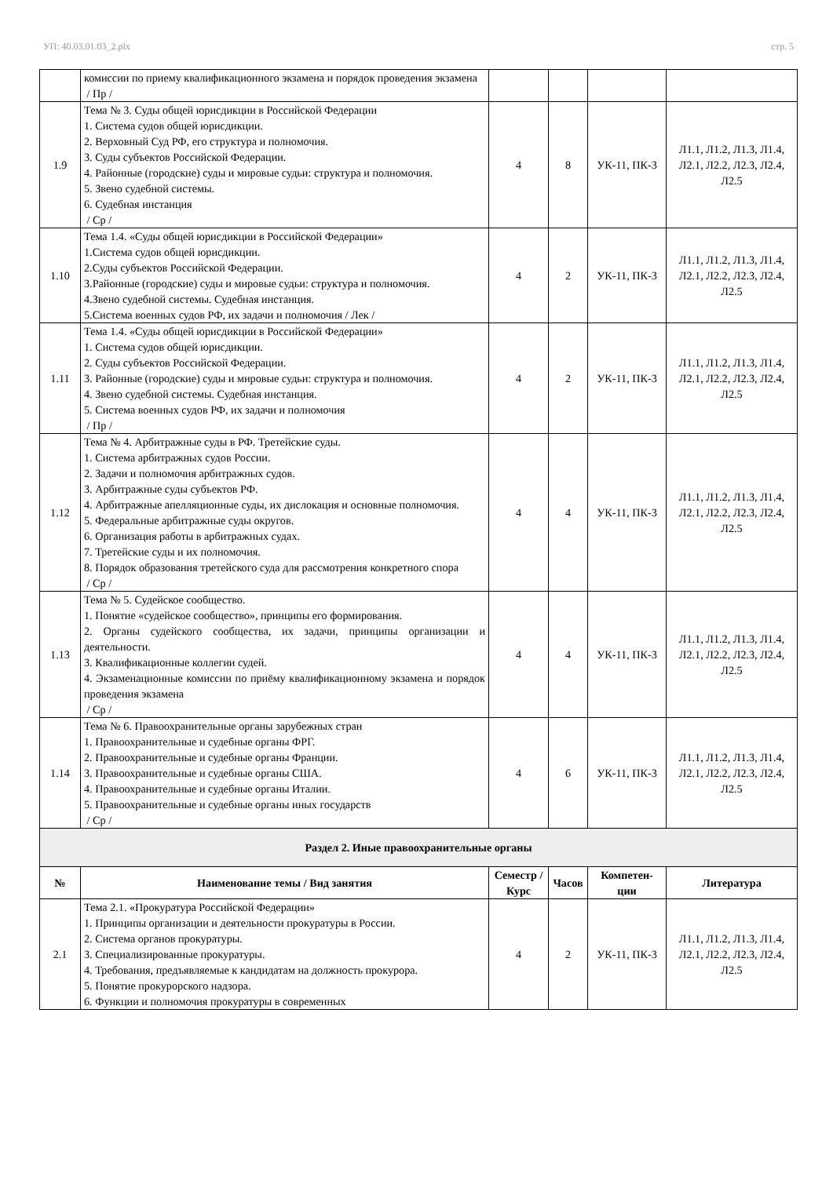УП: 40.03.01.03_2.plx стр. 5
| | комиссии по приему квалификационного экзамена и порядок проведения экзамена / Пр / | | | | |
| 1.9 | Тема № 3. Суды общей юрисдикции в Российской Федерации 1. Система судов общей юрисдикции. 2. Верховный Суд РФ, его структура и полномочия. 3. Суды субъектов Российской Федерации. 4. Районные (городские) суды и мировые судьи: структура и полномочия. 5. Звено судебной системы. 6. Судебная инстанция / Ср / | 4 | 8 | УК-11, ПК-3 | Л1.1, Л1.2, Л1.3, Л1.4, Л2.1, Л2.2, Л2.3, Л2.4, Л2.5 |
| 1.10 | Тема 1.4. «Суды общей юрисдикции в Российской Федерации» 1.Система судов общей юрисдикции. 2.Суды субъектов Российской Федерации. 3.Районные (городские) суды и мировые судьи: структура и полномочия. 4.Звено судебной системы. Судебная инстанция. 5.Система военных судов РФ, их задачи и полномочия / Лек / | 4 | 2 | УК-11, ПК-3 | Л1.1, Л1.2, Л1.3, Л1.4, Л2.1, Л2.2, Л2.3, Л2.4, Л2.5 |
| 1.11 | Тема 1.4. «Суды общей юрисдикции в Российской Федерации» 1. Система судов общей юрисдикции. 2. Суды субъектов Российской Федерации. 3. Районные (городские) суды и мировые судьи: структура и полномочия. 4. Звено судебной системы. Судебная инстанция. 5. Система военных судов РФ, их задачи и полномочия / Пр / | 4 | 2 | УК-11, ПК-3 | Л1.1, Л1.2, Л1.3, Л1.4, Л2.1, Л2.2, Л2.3, Л2.4, Л2.5 |
| 1.12 | Тема № 4. Арбитражные суды в РФ. Третейские суды. 1. Система арбитражных судов России. 2. Задачи и полномочия арбитражных судов. 3. Арбитражные суды субъектов РФ. 4. Арбитражные апелляционные суды, их дислокация и основные полномочия. 5. Федеральные арбитражные суды округов. 6. Организация работы в арбитражных судах. 7. Третейские суды и их полномочия. 8. Порядок образования третейского суда для рассмотрения конкретного спора / Ср / | 4 | 4 | УК-11, ПК-3 | Л1.1, Л1.2, Л1.3, Л1.4, Л2.1, Л2.2, Л2.3, Л2.4, Л2.5 |
| 1.13 | Тема № 5. Судейское сообщество. 1. Понятие «судейское сообщество», принципы его формирования. 2. Органы судейского сообщества, их задачи, принципы организации и деятельности. 3. Квалификационные коллегии судей. 4. Экзаменационные комиссии по приёму квалификационному экзамена и порядок проведения экзамена / Ср / | 4 | 4 | УК-11, ПК-3 | Л1.1, Л1.2, Л1.3, Л1.4, Л2.1, Л2.2, Л2.3, Л2.4, Л2.5 |
| 1.14 | Тема № 6. Правоохранительные органы зарубежных стран 1. Правоохранительные и судебные органы ФРГ. 2. Правоохранительные и судебные органы Франции. 3. Правоохранительные и судебные органы США. 4. Правоохранительные и судебные органы Италии. 5. Правоохранительные и судебные органы иных государств / Ср / | 4 | 6 | УК-11, ПК-3 | Л1.1, Л1.2, Л1.3, Л1.4, Л2.1, Л2.2, Л2.3, Л2.4, Л2.5 |
| Раздел 2. Иные правоохранительные органы | | | | | |
| № | Наименование темы / Вид занятия | Семестр / Курс | Часов | Компетен-ции | Литература |
| 2.1 | Тема 2.1. «Прокуратура Российской Федерации» 1. Принципы организации и деятельности прокуратуры в России. 2. Система органов прокуратуры. 3. Специализированные прокуратуры. 4. Требования, предъявляемые к кандидатам на должность прокурора. 5. Понятие прокурорского надзора. 6. Функции и полномочия прокуратуры в современных | 4 | 2 | УК-11, ПК-3 | Л1.1, Л1.2, Л1.3, Л1.4, Л2.1, Л2.2, Л2.3, Л2.4, Л2.5 |